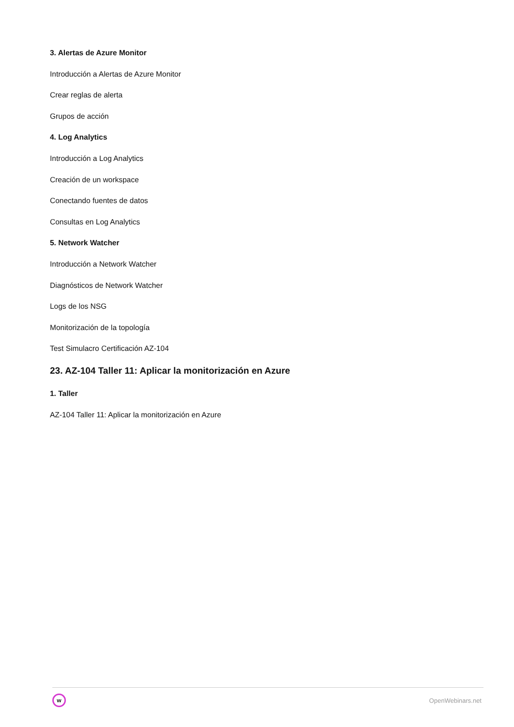3. Alertas de Azure Monitor
Introducción a Alertas de Azure Monitor
Crear reglas de alerta
Grupos de acción
4. Log Analytics
Introducción a Log Analytics
Creación de un workspace
Conectando fuentes de datos
Consultas en Log Analytics
5. Network Watcher
Introducción a Network Watcher
Diagnósticos de Network Watcher
Logs de los NSG
Monitorización de la topología
Test Simulacro Certificación AZ-104
23. AZ-104 Taller 11: Aplicar la monitorización en Azure
1. Taller
AZ-104 Taller 11: Aplicar la monitorización en Azure
w
OpenWebinars.net